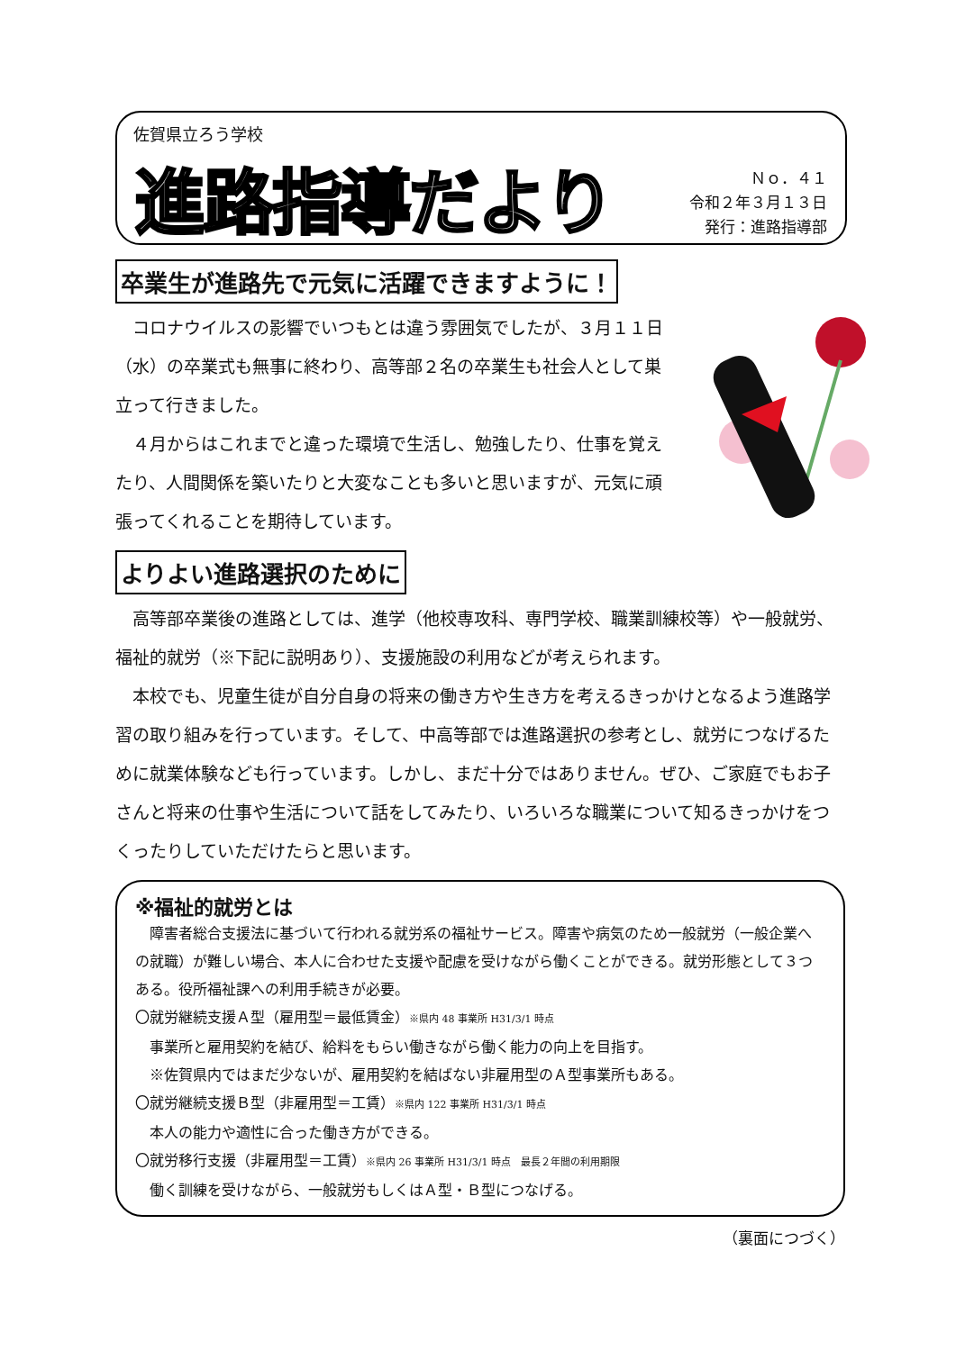佐賀県立ろう学校
進路指導だより
Ｎｏ．４１
令和２年３月１３日
発行：進路指導部
卒業生が進路先で元気に活躍できますように！
コロナウイルスの影響でいつもとは違う雰囲気でしたが、３月１１日（水）の卒業式も無事に終わり、高等部２名の卒業生も社会人として巣立って行きました。
４月からはこれまでと違った環境で生活し、勉強したり、仕事を覚えたり、人間関係を築いたりと大変なことも多いと思いますが、元気に頑張ってくれることを期待しています。
よりよい進路選択のために
高等部卒業後の進路としては、進学（他校専攻科、専門学校、職業訓練校等）や一般就労、福祉的就労（※下記に説明あり）、支援施設の利用などが考えられます。
本校でも、児童生徒が自分自身の将来の働き方や生き方を考えるきっかけとなるよう進路学習の取り組みを行っています。そして、中高等部では進路選択の参考とし、就労につなげるために就業体験なども行っています。しかし、まだ十分ではありません。ぜひ、ご家庭でもお子さんと将来の仕事や生活について話をしてみたり、いろいろな職業について知るきっかけをつくったりしていただけたらと思います。
※福祉的就労とは
障害者総合支援法に基づいて行われる就労系の福祉サービス。障害や病気のため一般就労（一般企業への就職）が難しい場合、本人に合わせた支援や配慮を受けながら働くことができる。就労形態として３つある。役所福祉課への利用手続きが必要。
〇就労継続支援Ａ型（雇用型＝最低賃金）※県内 48 事業所 H31/3/1 時点
事業所と雇用契約を結び、給料をもらい働きながら働く能力の向上を目指す。
※佐賀県内ではまだ少ないが、雇用契約を結ばない非雇用型のＡ型事業所もある。
〇就労継続支援Ｂ型（非雇用型＝工賃）※県内 122 事業所 H31/3/1 時点
本人の能力や適性に合った働き方ができる。
〇就労移行支援（非雇用型＝工賃）※県内 26 事業所 H31/3/1 時点　最長２年間の利用期限
働く訓練を受けながら、一般就労もしくはＡ型・Ｂ型につなげる。
（裏面につづく）